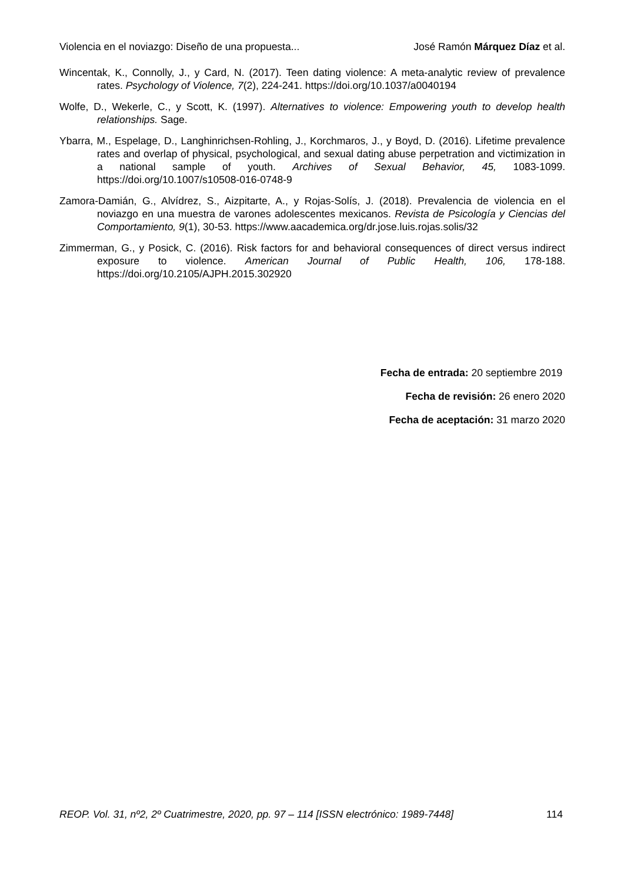Violencia en el noviazgo: Diseño de una propuesta... José Ramón Márquez Díaz et al.
Wincentak, K., Connolly, J., y Card, N. (2017). Teen dating violence: A meta-analytic review of prevalence rates. Psychology of Violence, 7(2), 224-241. https://doi.org/10.1037/a0040194
Wolfe, D., Wekerle, C., y Scott, K. (1997). Alternatives to violence: Empowering youth to develop health relationships. Sage.
Ybarra, M., Espelage, D., Langhinrichsen-Rohling, J., Korchmaros, J., y Boyd, D. (2016). Lifetime prevalence rates and overlap of physical, psychological, and sexual dating abuse perpetration and victimization in a national sample of youth. Archives of Sexual Behavior, 45, 1083-1099. https://doi.org/10.1007/s10508-016-0748-9
Zamora-Damián, G., Alvídrez, S., Aizpitarte, A., y Rojas-Solís, J. (2018). Prevalencia de violencia en el noviazgo en una muestra de varones adolescentes mexicanos. Revista de Psicología y Ciencias del Comportamiento, 9(1), 30-53. https://www.aacademica.org/dr.jose.luis.rojas.solis/32
Zimmerman, G., y Posick, C. (2016). Risk factors for and behavioral consequences of direct versus indirect exposure to violence. American Journal of Public Health, 106, 178-188. https://doi.org/10.2105/AJPH.2015.302920
Fecha de entrada: 20 septiembre 2019
Fecha de revisión: 26 enero 2020
Fecha de aceptación: 31 marzo 2020
REOP. Vol. 31, nº2, 2º Cuatrimestre, 2020, pp. 97 – 114 [ISSN electrónico: 1989-7448] 114